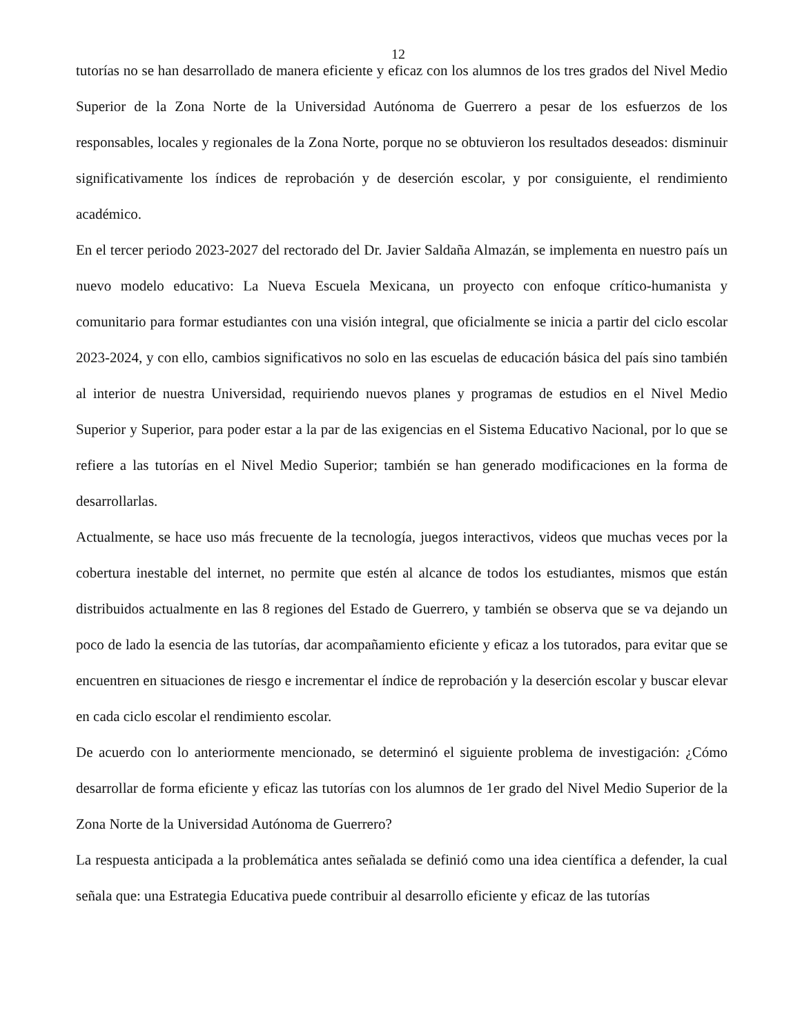12
tutorías no se han desarrollado de manera eficiente y eficaz con los alumnos de los tres grados del Nivel Medio Superior de la Zona Norte de la Universidad Autónoma de Guerrero a pesar de los esfuerzos de los responsables, locales y regionales de la Zona Norte, porque no se obtuvieron los resultados deseados: disminuir significativamente los índices de reprobación y de deserción escolar, y por consiguiente, el rendimiento académico.
En el tercer periodo 2023-2027 del rectorado del Dr. Javier Saldaña Almazán, se implementa en nuestro país un nuevo modelo educativo: La Nueva Escuela Mexicana, un proyecto con enfoque crítico-humanista y comunitario para formar estudiantes con una visión integral, que oficialmente se inicia a partir del ciclo escolar 2023-2024, y con ello, cambios significativos no solo en las escuelas de educación básica del país sino también al interior de nuestra Universidad, requiriendo nuevos planes y programas de estudios en el Nivel Medio Superior y Superior, para poder estar a la par de las exigencias en el Sistema Educativo Nacional, por lo que se refiere a las tutorías en el Nivel Medio Superior; también se han generado modificaciones en la forma de desarrollarlas.
Actualmente, se hace uso más frecuente de la tecnología, juegos interactivos, videos que muchas veces por la cobertura inestable del internet, no permite que estén al alcance de todos los estudiantes, mismos que están distribuidos actualmente en las 8 regiones del Estado de Guerrero, y también se observa que se va dejando un poco de lado la esencia de las tutorías, dar acompañamiento eficiente y eficaz a los tutorados, para evitar que se encuentren en situaciones de riesgo e incrementar el índice de reprobación y la deserción escolar y buscar elevar en cada ciclo escolar el rendimiento escolar.
De acuerdo con lo anteriormente mencionado, se determinó el siguiente problema de investigación: ¿Cómo desarrollar de forma eficiente y eficaz las tutorías con los alumnos de 1er grado del Nivel Medio Superior de la Zona Norte de la Universidad Autónoma de Guerrero?
La respuesta anticipada a la problemática antes señalada se definió como una idea científica a defender, la cual señala que: una Estrategia Educativa puede contribuir al desarrollo eficiente y eficaz de las tutorías